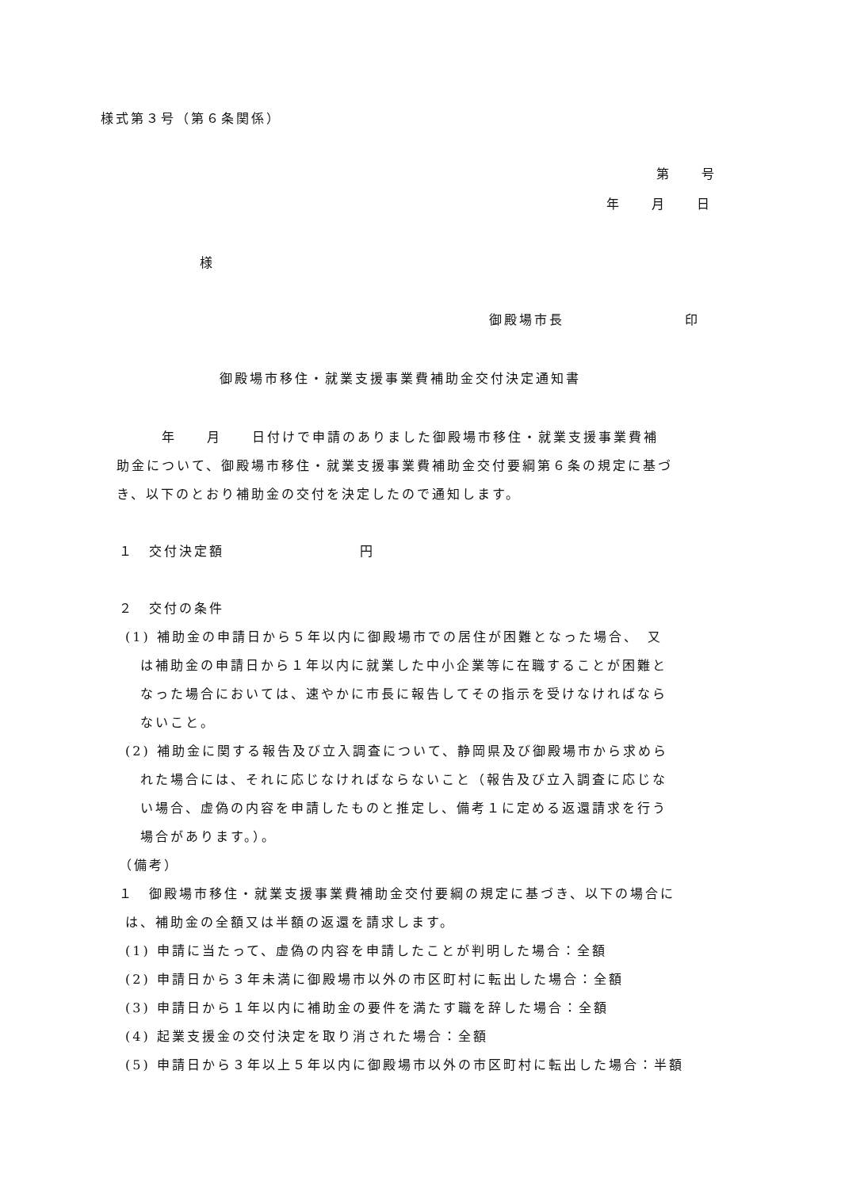様式第３号（第６条関係）
第　　号
年　　月　　日
様
御殿場市長　　　　　　　　印
御殿場市移住・就業支援事業費補助金交付決定通知書
　　　年　　月　　日付けで申請のありました御殿場市移住・就業支援事業費補
助金について、御殿場市移住・就業支援事業費補助金交付要綱第６条の規定に基づ
き、以下のとおり補助金の交付を決定したので通知します。
１　交付決定額　　　　　　　　　円
２　交付の条件
(1) 補助金の申請日から５年以内に御殿場市での居住が困難となった場合、　又
　 は補助金の申請日から１年以内に就業した中小企業等に在職することが困難と
　 なった場合においては、速やかに市長に報告してその指示を受けなければなら
　 ないこと。
(2) 補助金に関する報告及び立入調査について、静岡県及び御殿場市から求めら
　 れた場合には、それに応じなければならないこと（報告及び立入調査に応じな
　 い場合、虚偽の内容を申請したものと推定し、備考１に定める返還請求を行う
　 場合があります。）。
（備考）
１　御殿場市移住・就業支援事業費補助金交付要綱の規定に基づき、以下の場合に
は、補助金の全額又は半額の返還を請求します。
(1) 申請に当たって、虚偽の内容を申請したことが判明した場合：全額
(2) 申請日から３年未満に御殿場市以外の市区町村に転出した場合：全額
(3) 申請日から１年以内に補助金の要件を満たす職を辞した場合：全額
(4) 起業支援金の交付決定を取り消された場合：全額
(5) 申請日から３年以上５年以内に御殿場市以外の市区町村に転出した場合：半額